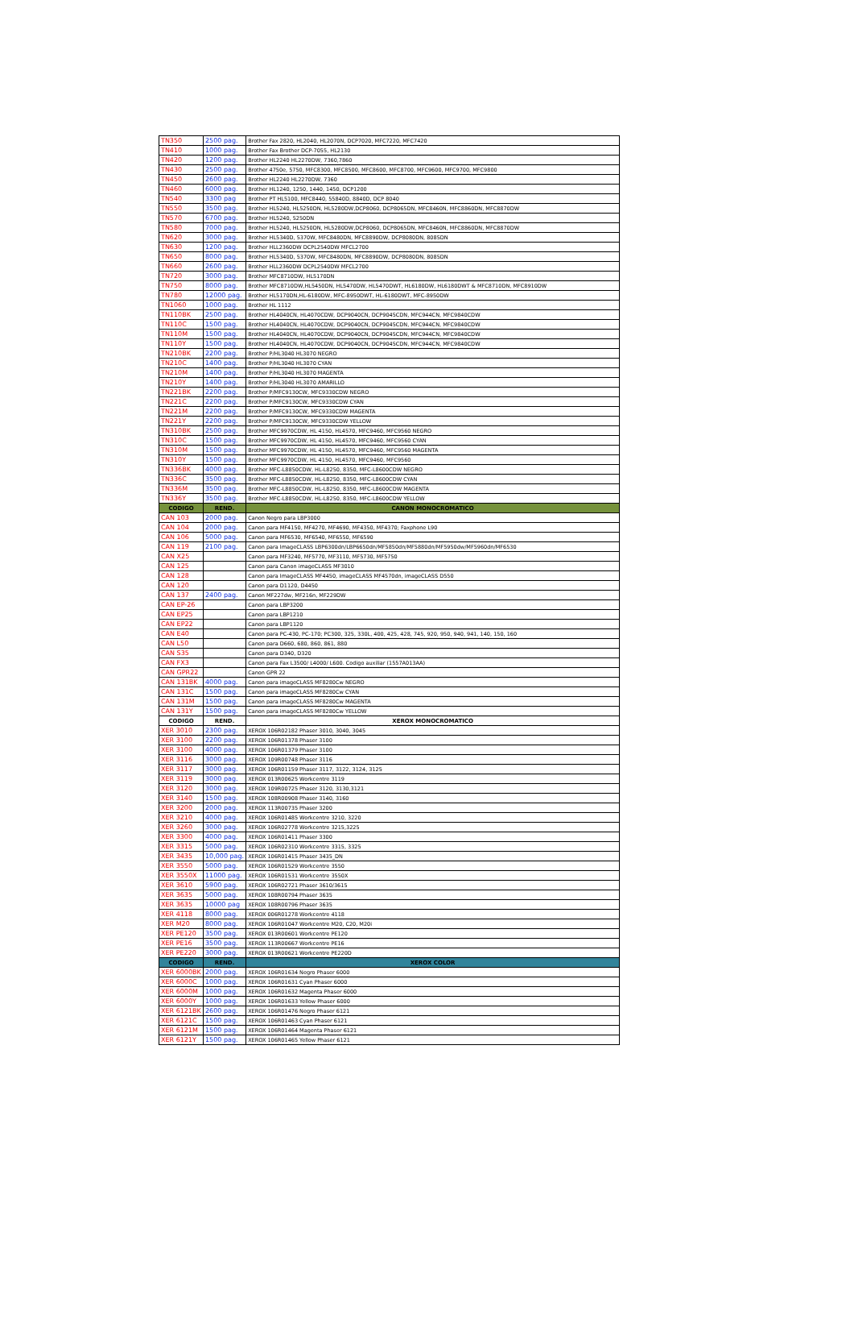| TN350 | 2500 pag. | Brother Fax 2820, HL2040, HL2070N, DCP7020, MFC7220, MFC7420 |
| TN410 | 1000 pag. | Brother Fax Brother DCP-7055, HL2130 |
| TN420 | 1200 pag. | Brother HL2240 HL2270DW, 7360,7860 |
| TN430 | 2500 pag. | Brother 4750e, 5750, MFC8300, MFC8500, MFC8600, MFC8700, MFC9600, MFC9700, MFC9800 |
| TN450 | 2600 pag. | Brother HL2240 HL2270DW, 7360 |
| TN460 | 6000 pag. | Brother HL1240, 1250, 1440, 1450, DCP1200 |
| TN540 | 3300 pag | Brother PT HL5100, MFC8440, 55840D, 8840D, DCP 8040 |
| TN550 | 3500 pag. | Brother HL5240, HL5250DN, HL5280DW,DCP8060, DCP8065DN, MFC8460N, MFC8860DN, MFC8870DW |
| TN570 | 6700 pag. | Brother HL5240, 5250DN |
| TN580 | 7000 pag. | Brother HL5240, HL5250DN, HL5280DW,DCP8060, DCP8065DN, MFC8460N, MFC8860DN, MFC8870DW |
| TN620 | 3000 pag. | Brother HL5340D, 5370W, MFC8480DN, MFC8890DW, DCP8080DN, 8085DN |
| TN630 | 1200 pag. | Brother HLL2360DW DCPL2540DW MFCL2700 |
| TN650 | 8000 pag. | Brother HL5340D, 5370W, MFC8480DN, MFC8890DW, DCP8080DN, 8085DN |
| TN660 | 2600 pag. | Brother HLL2360DW DCPL2540DW MFCL2700 |
| TN720 | 3000 pag. | Brother MFC8710DW, HL5170DN |
| TN750 | 8000 pag. | Brother MFC8710DW,HL5450DN, HL5470DW, HL5470DWT, HL6180DW, HL6180DWT & MFC8710DN, MFC8910DW |
| TN780 | 12000 pag. | Brother HL5170DN,HL-6180DW, MFC-8950DWT, HL-6180DWT, MFC-8950DW |
| TN1060 | 1000 pag. | Brother HL 1112 |
| TN110BK | 2500 pag. | Brother HL4040CN, HL4070CDW, DCP9040CN, DCP9045CDN, MFC944CN, MFC9840CDW |
| TN110C | 1500 pag. | Brother HL4040CN, HL4070CDW, DCP9040CN, DCP9045CDN, MFC944CN, MFC9840CDW |
| TN110M | 1500 pag. | Brother HL4040CN, HL4070CDW, DCP9040CN, DCP9045CDN, MFC944CN, MFC9840CDW |
| TN110Y | 1500 pag. | Brother HL4040CN, HL4070CDW, DCP9040CN, DCP9045CDN, MFC944CN, MFC9840CDW |
| TN210BK | 2200 pag. | Brother P/HL3040 HL3070 NEGRO |
| TN210C | 1400 pag. | Brother P/HL3040 HL3070 CYAN |
| TN210M | 1400 pag. | Brother P/HL3040 HL3070 MAGENTA |
| TN210Y | 1400 pag. | Brother P/HL3040 HL3070 AMARILLO |
| TN221BK | 2200 pag. | Brother P/MFC9130CW, MFC9330CDW NEGRO |
| TN221C | 2200 pag. | Brother P/MFC9130CW, MFC9330CDW CYAN |
| TN221M | 2200 pag. | Brother P/MFC9130CW, MFC9330CDW MAGENTA |
| TN221Y | 2200 pag. | Brother P/MFC9130CW, MFC9330CDW YELLOW |
| TN310BK | 2500 pag. | Brother MFC9970CDW, HL 4150, HL4570, MFC9460, MFC9560 NEGRO |
| TN310C | 1500 pag. | Brother MFC9970CDW, HL 4150, HL4570, MFC9460, MFC9560 CYAN |
| TN310M | 1500 pag. | Brother MFC9970CDW, HL 4150, HL4570, MFC9460, MFC9560 MAGENTA |
| TN310Y | 1500 pag. | Brother MFC9970CDW, HL 4150, HL4570, MFC9460, MFC9560 |
| TN336BK | 4000 pag. | Brother MFC-L8850CDW, HL-L8250, 8350, MFC-L8600CDW NEGRO |
| TN336C | 3500 pag. | Brother MFC-L8850CDW, HL-L8250, 8350, MFC-L8600CDW CYAN |
| TN336M | 3500 pag. | Brother MFC-L8850CDW, HL-L8250, 8350, MFC-L8600CDW MAGENTA |
| TN336Y | 3500 pag. | Brother MFC-L8850CDW, HL-L8250, 8350, MFC-L8600CDW YELLOW |
| CODIGO | REND. | CANON MONOCROMATICO |
| CAN 103 | 2000 pag. | Canon Negro para LBP3000 |
| CAN 104 | 2000 pag. | Canon para MF4150, MF4270, MF4690, MF4350, MF4370; Faxphone L90 |
| CAN 106 | 5000 pag. | Canon para MF6530, MF6540, MF6550, MF6590 |
| CAN 119 | 2100 pag. | Canon para ImageCLASS LBP6300dn/LBP6650dn/MF5850dn/MF5880dn/MF5950dw/MF5960dn/MF6530 |
| CAN X25 | | Canon para MF3240, MF5770, MF3110, MF5730, MF5750 |
| CAN 125 | | Canon para Canon imageCLASS MF3010 |
| CAN 128 | | Canon para ImageCLASS MF4450, imageCLASS MF4570dn, imageCLASS D550 |
| CAN 120 | | Canon para D1120, D4450 |
| CAN 137 | 2400 pag. | Canon MF227dw, MF216n, MF229DW |
| CAN EP-26 | | Canon para LBP3200 |
| CAN EP25 | | Canon para LBP1210 |
| CAN EP22 | | Canon para LBP1120 |
| CAN E40 | | Canon para PC-430, PC-170; PC300, 325, 330L, 400, 425, 428, 745, 920, 950, 940, 941, 140, 150, 160 |
| CAN L50 | | Canon para D660, 680, 860, 861, 880 |
| CAN S35 | | Canon para D340, D320 |
| CAN FX3 | | Canon para Fax L3500/ L4000/ L600. Codigo auxiliar (1557A013AA) |
| CAN GPR22 | | Canon GPR 22 |
| CAN 131BK | 4000 pag. | Canon para imageCLASS MF8280Cw NEGRO |
| CAN 131C | 1500 pag. | Canon para imageCLASS MF8280Cw CYAN |
| CAN 131M | 1500 pag. | Canon para imageCLASS MF8280Cw MAGENTA |
| CAN 131Y | 1500 pag. | Canon para imageCLASS MF8280Cw YELLOW |
| CODIGO | REND. | XEROX MONOCROMATICO |
| XER 3010 | 2300 pag. | XEROX 106R02182 Phaser 3010, 3040, 3045 |
| XER 3100 | 2200 pag. | XEROX 106R01378 Phaser 3100 |
| XER 3100 | 4000 pag. | XEROX 106R01379 Phaser 3100 |
| XER 3116 | 3000 pag. | XEROX 109R00748 Phaser 3116 |
| XER 3117 | 3000 pag. | XEROX 106R01159 Phaser 3117, 3122, 3124, 3125 |
| XER 3119 | 3000 pag. | XEROX 013R00625 Workcentre 3119 |
| XER 3120 | 3000 pag. | XEROX 109R00725 Phaser 3120, 3130,3121 |
| XER 3140 | 1500 pag. | XEROX 108R00908 Phaser 3140, 3160 |
| XER 3200 | 2000 pag. | XEROX 113R00735 Phaser 3200 |
| XER 3210 | 4000 pag. | XEROX 106R01485 Workcentre 3210, 3220 |
| XER 3260 | 3000 pag. | XEROX 106R02778 Workcentre 3215,3225 |
| XER 3300 | 4000 pag. | XEROX 106R01411 Phaser 3300 |
| XER 3315 | 5000 pag. | XEROX 106R02310 Workcentre 3315, 3325 |
| XER 3435 | 10,000 pag. | XEROX 106R01415 Phaser 3435_DN |
| XER 3550 | 5000 pag. | XEROX 106R01529 Workcentre 3550 |
| XER 3550X | 11000 pag. | XEROX 106R01531 Workcentre 3550X |
| XER 3610 | 5900 pag. | XEROX 106R02721 Phaser 3610/3615 |
| XER 3635 | 5000 pag. | XEROX 108R00794 Phaser 3635 |
| XER 3635 | 10000 pag | XEROX 108R00796 Phaser 3635 |
| XER 4118 | 8000 pag. | XEROX 006R01278 Workcentre 4118 |
| XER M20 | 8000 pag. | XEROX 106R01047 Workcentre M20, C20, M20i |
| XER PE120 | 3500 pag. | XEROX 013R00601 Workcentre PE120 |
| XER PE16 | 3500 pag. | XEROX 113R00667 Workcentre PE16 |
| XER PE220 | 3000 pag. | XEROX 013R00621 Workcentre PE220D |
| CODIGO | REND. | XEROX COLOR |
| XER 6000BK | 2000 pag. | XEROX 106R01634 Negro Phaser 6000 |
| XER 6000C | 1000 pag. | XEROX 106R01631 Cyan Phaser 6000 |
| XER 6000M | 1000 pag. | XEROX 106R01632 Magenta Phaser 6000 |
| XER 6000Y | 1000 pag. | XEROX 106R01633 Yellow Phaser 6000 |
| XER 6121BK | 2600 pag. | XEROX 106R01476 Negro Phaser 6121 |
| XER 6121C | 1500 pag. | XEROX 106R01463 Cyan Phaser 6121 |
| XER 6121M | 1500 pag. | XEROX 106R01464 Magenta Phaser 6121 |
| XER 6121Y | 1500 pag. | XEROX 106R01465 Yellow Phaser 6121 |